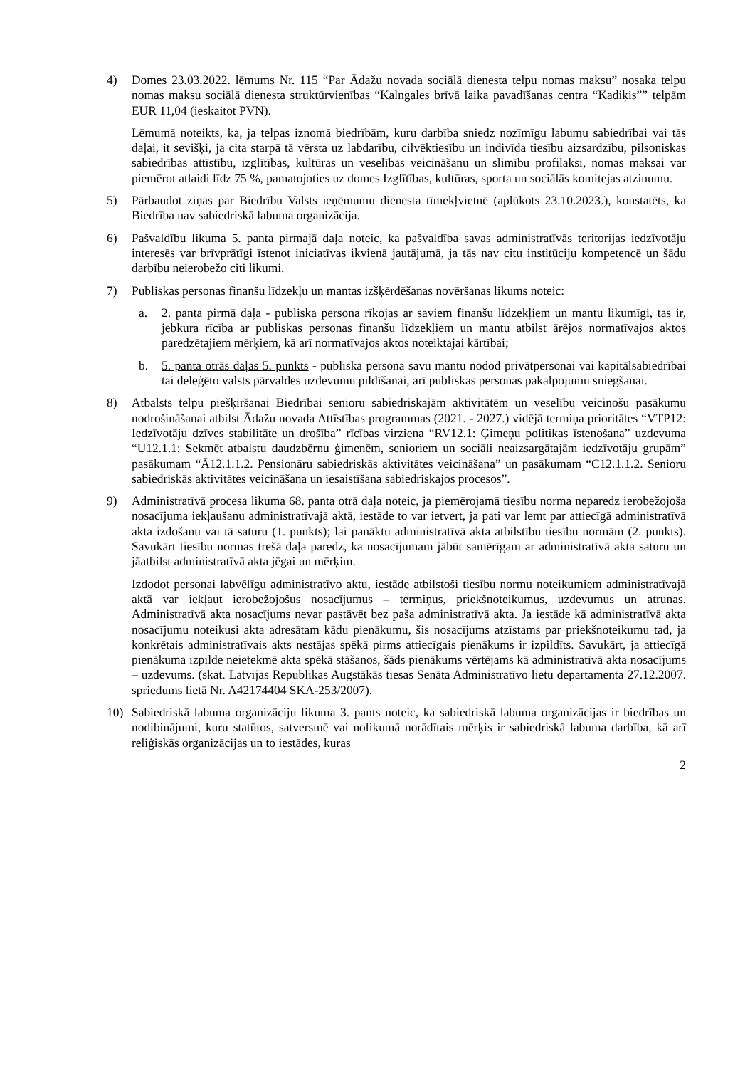4) Domes 23.03.2022. lēmums Nr. 115 “Par Ādažu novada sociālā dienesta telpu nomas maksu” nosaka telpu nomas maksu sociālā dienesta struktūrvienības “Kalngales brīvā laika pavadīšanas centra “Kadiķis”” telpām EUR 11,04 (ieskaitot PVN).
Lēmumā noteikts, ka, ja telpas iznomā biedrībām, kuru darbība sniedz nozīmīgu labumu sabiedrībai vai tās daļai, it sevišķi, ja cita starpā tā vērsta uz labdarību, cilvēktiesību un indivīda tiesību aizsardzību, pilsoniskas sabiedrības attīstību, izglītības, kultūras un veselības veicināšanu un slimību profilaksi, nomas maksai var piemērot atlaidi līdz 75 %, pamatojoties uz domes Izglītības, kultūras, sporta un sociālās komitejas atzinumu.
5) Pārbaudot ziņas par Biedrību Valsts ieņēmumu dienesta tīmekļvietnē (aplūkots 23.10.2023.), konstatēts, ka Biedrība nav sabiedriskā labuma organizācija.
6) Pašvaldību likuma 5. panta pirmajā daļa noteic, ka pašvaldība savas administratīvās teritorijas iedzīvotāju interesēs var brīvprātīgi īstenot iniciatīvas ikvienā jautājumā, ja tās nav citu institūciju kompetencē un šādu darbību neierobežo citi likumi.
7) Publiskas personas finanšu līdzekļu un mantas izšķērdēšanas novēršanas likums noteic:
a. 2. panta pirmā daļa - publiska persona rīkojas ar saviem finanšu līdzekļiem un mantu likumīgi, tas ir, jebkura rīcība ar publiskas personas finanšu līdzekļiem un mantu atbilst ārējos normatīvajos aktos paredzētajiem mērķiem, kā arī normatīvajos aktos noteiktajai kārtībai;
b. 5. panta otrās daļas 5. punkts - publiska persona savu mantu nodod privātpersonai vai kapitālsabiedrībai tai deleģēto valsts pārvaldes uzdevumu pildīšanai, arī publiskas personas pakalpojumu sniegšanai.
8) Atbalsts telpu piešķiršanai Biedrībai senioru sabiedriskajām aktivitātēm un veselību veicinošu pasākumu nodrošināšanai atbilst Ādažu novada Attīstības programmas (2021. - 2027.) vidējā termiņa prioritātes “VTP12: Iedzīvotāju dzīves stabilitāte un drošība” rīcības virziena “RV12.1: Ģimeņu politikas īstenošana” uzdevuma “U12.1.1: Sekmēt atbalstu daudzbērnu ģimenēm, senioriem un sociāli neaizsargātajām iedzīvotāju grupām” pasākumam “Ā12.1.1.2. Pensionāru sabiedriskās aktivitātes veicināšana” un pasākumam “C12.1.1.2. Senioru sabiedriskās aktivitātes veicināšana un iesaistīšana sabiedriskajos procesos”.
9) Administratīvā procesa likuma 68. panta otrā daļa noteic, ja piemērojamā tiesību norma neparedz ierobežojoša nosacījuma iekļaušanu administratīvajā aktā, iestāde to var ietvert, ja pati var lemt par attiecīgā administratīvā akta izdošanu vai tā saturu (1. punkts); lai panāktu administratīvā akta atbilstību tiesību normām (2. punkts). Savukārt tiesību normas trešā daļa paredz, ka nosacījumam jābūt samērīgam ar administratīvā akta saturu un jāatbilst administratīvā akta jēgai un mērķim.
Izdodot personai labvēlīgu administratīvo aktu, iestāde atbilstoši tiesību normu noteikumiem administratīvajā aktā var iekļaut ierobežojošus nosacījumus – termiņus, priekšnoteikumus, uzdevumus un atrunas. Administratīvā akta nosacījums nevar pastāvēt bez paša administratīvā akta. Ja iestāde kā administratīvā akta nosacījumu noteikusi akta adresātam kādu pienākumu, šis nosacījums atzīstams par priekšnoteikumu tad, ja konkrētais administratīvais akts nestājas spēkā pirms attiecīgais pienākums ir izpildīts. Savukārt, ja attiecīgā pienākuma izpilde neietekmē akta spēkā stāšanos, šāds pienākums vērtējams kā administratīvā akta nosacījums – uzdevums. (skat. Latvijas Republikas Augstākās tiesas Senāta Administratīvo lietu departamenta 27.12.2007. spriedums lietā Nr. A42174404 SKA-253/2007).
10) Sabiedriskā labuma organizāciju likuma 3. pants noteic, ka sabiedriskā labuma organizācijas ir biedrības un nodibinājumi, kuru statūtos, satversmē vai nolikumā norādītais mērķis ir sabiedriskā labuma darbība, kā arī reliģiskās organizācijas un to iestādes, kuras
2